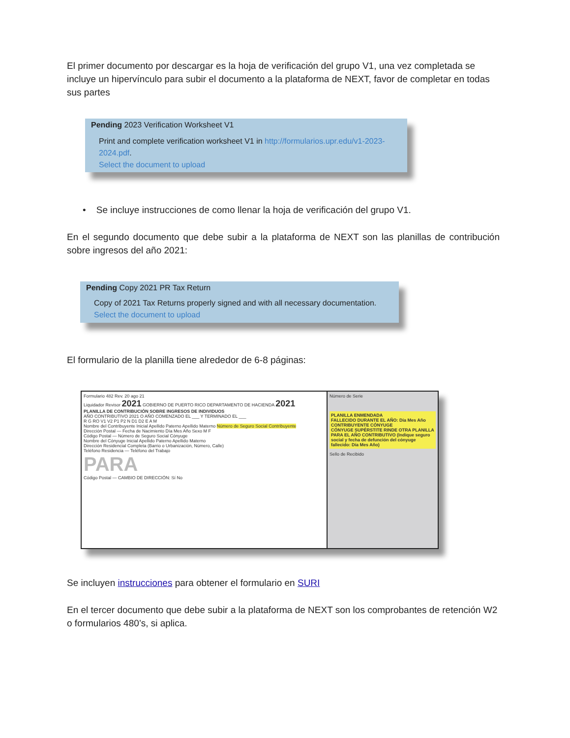El primer documento por descargar es la hoja de verificación del grupo V1, una vez completada se incluye un hipervínculo para subir el documento a la plataforma de NEXT, favor de completar en todas sus partes
Pending 2023 Verification Worksheet V1
Print and complete verification worksheet V1 in http://formularios.upr.edu/v1-2023-2024.pdf.
Select the document to upload
• Se incluye instrucciones de como llenar la hoja de verificación del grupo V1.
En el segundo documento que debe subir a la plataforma de NEXT son las planillas de contribución sobre ingresos del año 2021:
Pending Copy 2021 PR Tax Return
Copy of 2021 Tax Returns properly signed and with all necessary documentation.
Select the document to upload
El formulario de la planilla tiene alrededor de 6-8 páginas:
Formulario 482 Rev. 20 ago 21
Liquidador Revisor 2021 GOBIERNO DE PUERTO RICO DEPARTAMENTO DE HACIENDA 2021
PLANILLA DE CONTRIBUCIÓN SOBRE INGRESOS DE INDIVIDUOS
AÑO CONTRIBUTIVO 2021 O AÑO COMENZADO EL ___ Y TERMINADO EL ___
R G RO V1 V2 P1 P2 N D1 D2 E A M
Nombre del Contribuyente Inicial Apellido Paterno Apellido Materno Número de Seguro Social Contribuyente
Dirección Postal — Fecha de Nacimiento Día Mes Año Sexo M F
Código Postal — Número de Seguro Social Cónyuge
Nombre del Cónyuge Inicial Apellido Paterno Apellido Materno
Dirección Residencial Completa (Barrio o Urbanización, Número, Calle)
Teléfono Residencia — Teléfono del Trabajo
PARA
Código Postal — CAMBIO DE DIRECCIÓN: Sí No
Número de Serie
PLANILLA ENMENDADA
FALLECIDO DURANTE EL AÑO: Día Mes Año
CONTRIBUYENTE CÓNYUGE
CÓNYUGE SUPÉRSTITE RINDE OTRA PLANILLA PARA EL AÑO CONTRIBUTIVO (Indique seguro social y fecha de defunción del cónyuge fallecido: Día Mes Año)
Sello de Recibido
Se incluyen instrucciones para obtener el formulario en SURI
En el tercer documento que debe subir a la plataforma de NEXT son los comprobantes de retención W2 o formularios 480’s, si aplica.